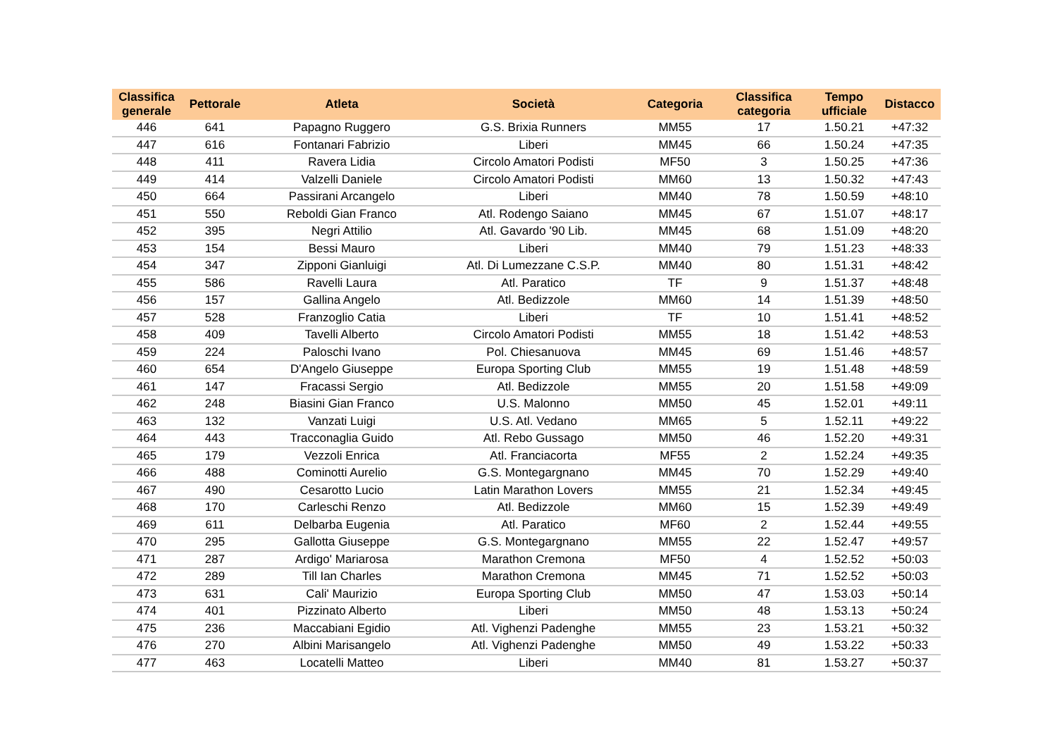| Classifica generale | Pettorale | Atleta | Società | Categoria | Classifica categoria | Tempo ufficiale | Distacco |
| --- | --- | --- | --- | --- | --- | --- | --- |
| 446 | 641 | Papagno Ruggero | G.S. Brixia Runners | MM55 | 17 | 1.50.21 | +47:32 |
| 447 | 616 | Fontanari Fabrizio | Liberi | MM45 | 66 | 1.50.24 | +47:35 |
| 448 | 411 | Ravera Lidia | Circolo Amatori Podisti | MF50 | 3 | 1.50.25 | +47:36 |
| 449 | 414 | Valzelli Daniele | Circolo Amatori Podisti | MM60 | 13 | 1.50.32 | +47:43 |
| 450 | 664 | Passirani Arcangelo | Liberi | MM40 | 78 | 1.50.59 | +48:10 |
| 451 | 550 | Reboldi Gian Franco | Atl. Rodengo Saiano | MM45 | 67 | 1.51.07 | +48:17 |
| 452 | 395 | Negri Attilio | Atl. Gavardo '90 Lib. | MM45 | 68 | 1.51.09 | +48:20 |
| 453 | 154 | Bessi Mauro | Liberi | MM40 | 79 | 1.51.23 | +48:33 |
| 454 | 347 | Zipponi Gianluigi | Atl. Di Lumezzane C.S.P. | MM40 | 80 | 1.51.31 | +48:42 |
| 455 | 586 | Ravelli Laura | Atl. Paratico | TF | 9 | 1.51.37 | +48:48 |
| 456 | 157 | Gallina Angelo | Atl. Bedizzole | MM60 | 14 | 1.51.39 | +48:50 |
| 457 | 528 | Franzoglio Catia | Liberi | TF | 10 | 1.51.41 | +48:52 |
| 458 | 409 | Tavelli Alberto | Circolo Amatori Podisti | MM55 | 18 | 1.51.42 | +48:53 |
| 459 | 224 | Paloschi Ivano | Pol. Chiesanuova | MM45 | 69 | 1.51.46 | +48:57 |
| 460 | 654 | D'Angelo Giuseppe | Europa Sporting Club | MM55 | 19 | 1.51.48 | +48:59 |
| 461 | 147 | Fracassi Sergio | Atl. Bedizzole | MM55 | 20 | 1.51.58 | +49:09 |
| 462 | 248 | Biasini Gian Franco | U.S. Malonno | MM50 | 45 | 1.52.01 | +49:11 |
| 463 | 132 | Vanzati Luigi | U.S. Atl. Vedano | MM65 | 5 | 1.52.11 | +49:22 |
| 464 | 443 | Tracconaglia Guido | Atl. Rebo Gussago | MM50 | 46 | 1.52.20 | +49:31 |
| 465 | 179 | Vezzoli Enrica | Atl. Franciacorta | MF55 | 2 | 1.52.24 | +49:35 |
| 466 | 488 | Cominotti Aurelio | G.S. Montegargnano | MM45 | 70 | 1.52.29 | +49:40 |
| 467 | 490 | Cesarotto Lucio | Latin Marathon Lovers | MM55 | 21 | 1.52.34 | +49:45 |
| 468 | 170 | Carleschi Renzo | Atl. Bedizzole | MM60 | 15 | 1.52.39 | +49:49 |
| 469 | 611 | Delbarba Eugenia | Atl. Paratico | MF60 | 2 | 1.52.44 | +49:55 |
| 470 | 295 | Gallotta Giuseppe | G.S. Montegargnano | MM55 | 22 | 1.52.47 | +49:57 |
| 471 | 287 | Ardigo' Mariarosa | Marathon Cremona | MF50 | 4 | 1.52.52 | +50:03 |
| 472 | 289 | Till Ian Charles | Marathon Cremona | MM45 | 71 | 1.52.52 | +50:03 |
| 473 | 631 | Cali' Maurizio | Europa Sporting Club | MM50 | 47 | 1.53.03 | +50:14 |
| 474 | 401 | Pizzinato Alberto | Liberi | MM50 | 48 | 1.53.13 | +50:24 |
| 475 | 236 | Maccabiani Egidio | Atl. Vighenzi Padenghe | MM55 | 23 | 1.53.21 | +50:32 |
| 476 | 270 | Albini Marisangelo | Atl. Vighenzi Padenghe | MM50 | 49 | 1.53.22 | +50:33 |
| 477 | 463 | Locatelli Matteo | Liberi | MM40 | 81 | 1.53.27 | +50:37 |